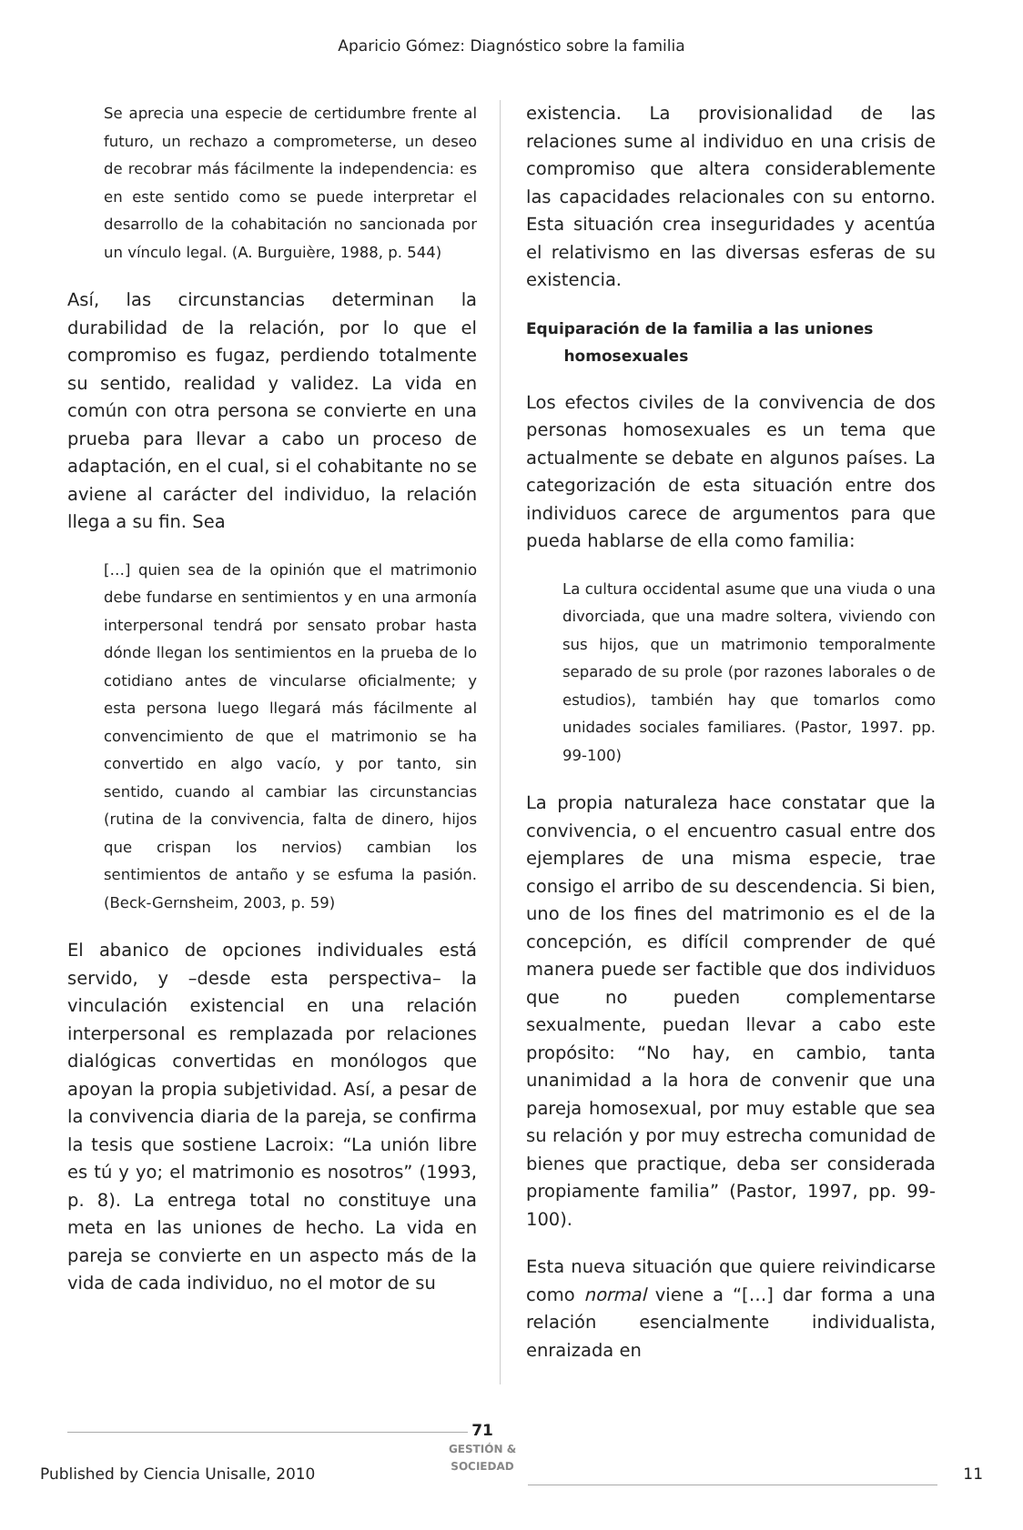Aparicio Gómez: Diagnóstico sobre la familia
Se aprecia una especie de certidumbre frente al futuro, un rechazo a comprometerse, un deseo de recobrar más fácilmente la independencia: es en este sentido como se puede interpretar el desarrollo de la cohabitación no sancionada por un vínculo legal. (A. Burguière, 1988, p. 544)
Así, las circunstancias determinan la durabilidad de la relación, por lo que el compromiso es fugaz, perdiendo totalmente su sentido, realidad y validez. La vida en común con otra persona se convierte en una prueba para llevar a cabo un proceso de adaptación, en el cual, si el cohabitante no se aviene al carácter del individuo, la relación llega a su fin. Sea
[…] quien sea de la opinión que el matrimonio debe fundarse en sentimientos y en una armonía interpersonal tendrá por sensato probar hasta dónde llegan los sentimientos en la prueba de lo cotidiano antes de vincularse oficialmente; y esta persona luego llegará más fácilmente al convencimiento de que el matrimonio se ha convertido en algo vacío, y por tanto, sin sentido, cuando al cambiar las circunstancias (rutina de la convivencia, falta de dinero, hijos que crispan los nervios) cambian los sentimientos de antaño y se esfuma la pasión. (Beck-Gernsheim, 2003, p. 59)
El abanico de opciones individuales está servido, y –desde esta perspectiva– la vinculación existencial en una relación interpersonal es remplazada por relaciones dialógicas convertidas en monólogos que apoyan la propia subjetividad. Así, a pesar de la convivencia diaria de la pareja, se confirma la tesis que sostiene Lacroix: “La unión libre es tú y yo; el matrimonio es nosotros” (1993, p. 8). La entrega total no constituye una meta en las uniones de hecho. La vida en pareja se convierte en un aspecto más de la vida de cada individuo, no el motor de su
existencia. La provisionalidad de las relaciones sume al individuo en una crisis de compromiso que altera considerablemente las capacidades relacionales con su entorno. Esta situación crea inseguridades y acentúa el relativismo en las diversas esferas de su existencia.
Equiparación de la familia a las uniones
homosexuales
Los efectos civiles de la convivencia de dos personas homosexuales es un tema que actualmente se debate en algunos países. La categorización de esta situación entre dos individuos carece de argumentos para que pueda hablarse de ella como familia:
La cultura occidental asume que una viuda o una divorciada, que una madre soltera, viviendo con sus hijos, que un matrimonio temporalmente separado de su prole (por razones laborales o de estudios), también hay que tomarlos como unidades sociales familiares. (Pastor, 1997. pp. 99-100)
La propia naturaleza hace constatar que la convivencia, o el encuentro casual entre dos ejemplares de una misma especie, trae consigo el arribo de su descendencia. Si bien, uno de los fines del matrimonio es el de la concepción, es difícil comprender de qué manera puede ser factible que dos individuos que no pueden complementarse sexualmente, puedan llevar a cabo este propósito: “No hay, en cambio, tanta unanimidad a la hora de convenir que una pareja homosexual, por muy estable que sea su relación y por muy estrecha comunidad de bienes que practique, deba ser considerada propiamente familia” (Pastor, 1997, pp. 99-100).
Esta nueva situación que quiere reivindicarse como normal viene a “[…] dar forma a una relación esencialmente individualista, enraizada en
71
GESTIÓN & SOCIEDAD
Published by Ciencia Unisalle, 2010
11